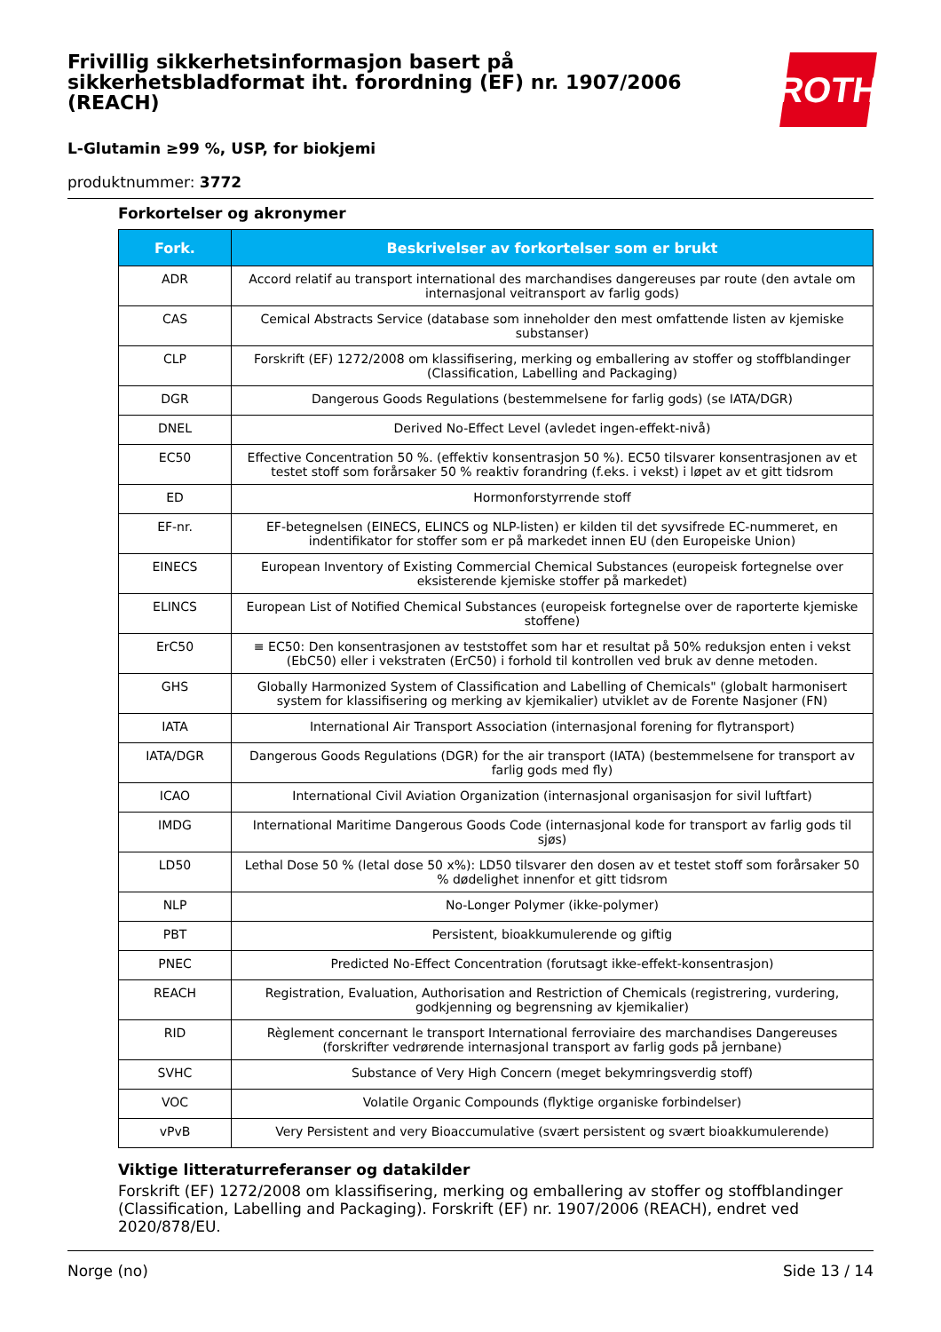ROTH
Frivillig sikkerhetsinformasjon basert på sikkerhetsbladformat iht. forordning (EF) nr. 1907/2006 (REACH)
L-Glutamin ≥99 %, USP, for biokjemi
produktnummer: 3772
Forkortelser og akronymer
| Fork. | Beskrivelser av forkortelser som er brukt |
| --- | --- |
| ADR | Accord relatif au transport international des marchandises dangereuses par route (den avtale om internasjonal veitransport av farlig gods) |
| CAS | Cemical Abstracts Service (database som inneholder den mest omfattende listen av kjemiske substanser) |
| CLP | Forskrift (EF) 1272/2008 om klassifisering, merking og emballering av stoffer og stoffblandinger (Classification, Labelling and Packaging) |
| DGR | Dangerous Goods Regulations (bestemmelsene for farlig gods) (se IATA/DGR) |
| DNEL | Derived No-Effect Level (avledet ingen-effekt-nivå) |
| EC50 | Effective Concentration 50 %. (effektiv konsentrasjon 50 %). EC50 tilsvarer konsentrasjonen av et testet stoff som forårsaker 50 % reaktiv forandring (f.eks. i vekst) i løpet av et gitt tidsrom |
| ED | Hormonforstyrrende stoff |
| EF-nr. | EF-betegnelsen (EINECS, ELINCS og NLP-listen) er kilden til det syvsifrede EC-nummeret, en indentifikator for stoffer som er på markedet innen EU (den Europeiske Union) |
| EINECS | European Inventory of Existing Commercial Chemical Substances (europeisk fortegnelse over eksisterende kjemiske stoffer på markedet) |
| ELINCS | European List of Notified Chemical Substances (europeisk fortegnelse over de raporterte kjemiske stoffene) |
| ErC50 | ≡ EC50: Den konsentrasjonen av teststoffet som har et resultat på 50% reduksjon enten i vekst (EbC50) eller i vekstraten (ErC50) i forhold til kontrollen ved bruk av denne metoden. |
| GHS | Globally Harmonized System of Classification and Labelling of Chemicals" (globalt harmonisert system for klassifisering og merking av kjemikalier) utviklet av de Forente Nasjoner (FN) |
| IATA | International Air Transport Association (internasjonal forening for flytransport) |
| IATA/DGR | Dangerous Goods Regulations (DGR) for the air transport (IATA) (bestemmelsene for transport av farlig gods med fly) |
| ICAO | International Civil Aviation Organization (internasjonal organisasjon for sivil luftfart) |
| IMDG | International Maritime Dangerous Goods Code (internasjonal kode for transport av farlig gods til sjøs) |
| LD50 | Lethal Dose 50 % (letal dose 50 x%): LD50 tilsvarer den dosen av et testet stoff som forårsaker 50 % dødelighet innenfor et gitt tidsrom |
| NLP | No-Longer Polymer (ikke-polymer) |
| PBT | Persistent, bioakkumulerende og giftig |
| PNEC | Predicted No-Effect Concentration (forutsagt ikke-effekt-konsentrasjon) |
| REACH | Registration, Evaluation, Authorisation and Restriction of Chemicals (registrering, vurdering, godkjenning og begrensning av kjemikalier) |
| RID | Règlement concernant le transport International ferroviaire des marchandises Dangereuses (forskrifter vedrørende internasjonal transport av farlig gods på jernbane) |
| SVHC | Substance of Very High Concern (meget bekymringsverdig stoff) |
| VOC | Volatile Organic Compounds (flyktige organiske forbindelser) |
| vPvB | Very Persistent and very Bioaccumulative (svært persistent og svært bioakkumulerende) |
Viktige litteraturreferanser og datakilder
Forskrift (EF) 1272/2008 om klassifisering, merking og emballering av stoffer og stoffblandinger (Classification, Labelling and Packaging). Forskrift (EF) nr. 1907/2006 (REACH), endret ved 2020/878/EU.
Norge (no) Side 13 / 14